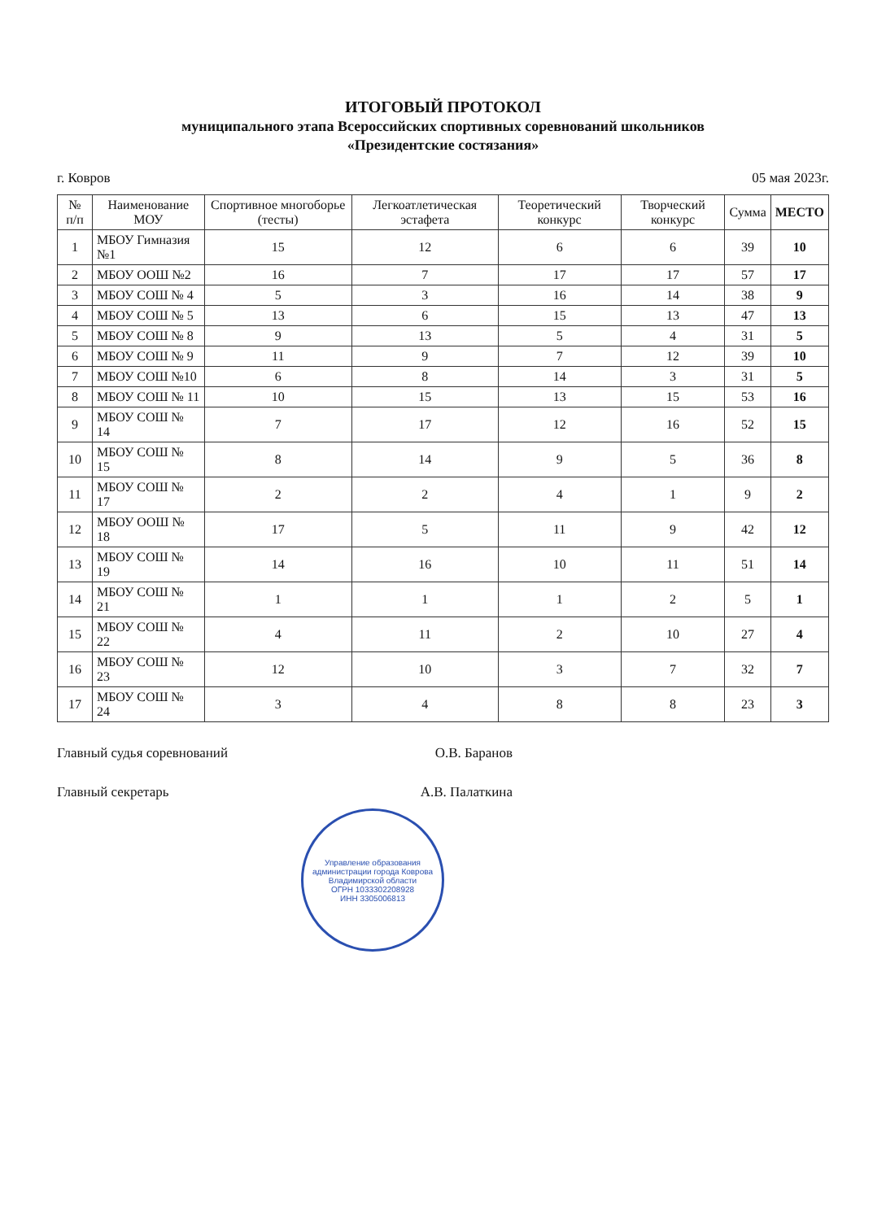ИТОГОВЫЙ ПРОТОКОЛ
муниципального этапа Всероссийских спортивных соревнований школьников
«Президентские состязания»
г. Ковров 05 мая 2023г.
| № п/п | Наименование МОУ | Спортивное многоборье (тесты) | Легкоатлетическая эстафета | Теоретический конкурс | Творческий конкурс | Сумма | МЕСТО |
| --- | --- | --- | --- | --- | --- | --- | --- |
| 1 | МБОУ Гимназия №1 | 15 | 12 | 6 | 6 | 39 | 10 |
| 2 | МБОУ ООШ №2 | 16 | 7 | 17 | 17 | 57 | 17 |
| 3 | МБОУ СОШ № 4 | 5 | 3 | 16 | 14 | 38 | 9 |
| 4 | МБОУ СОШ № 5 | 13 | 6 | 15 | 13 | 47 | 13 |
| 5 | МБОУ СОШ № 8 | 9 | 13 | 5 | 4 | 31 | 5 |
| 6 | МБОУ СОШ № 9 | 11 | 9 | 7 | 12 | 39 | 10 |
| 7 | МБОУ СОШ №10 | 6 | 8 | 14 | 3 | 31 | 5 |
| 8 | МБОУ СОШ № 11 | 10 | 15 | 13 | 15 | 53 | 16 |
| 9 | МБОУ СОШ № 14 | 7 | 17 | 12 | 16 | 52 | 15 |
| 10 | МБОУ СОШ № 15 | 8 | 14 | 9 | 5 | 36 | 8 |
| 11 | МБОУ СОШ № 17 | 2 | 2 | 4 | 1 | 9 | 2 |
| 12 | МБОУ ООШ № 18 | 17 | 5 | 11 | 9 | 42 | 12 |
| 13 | МБОУ СОШ № 19 | 14 | 16 | 10 | 11 | 51 | 14 |
| 14 | МБОУ СОШ № 21 | 1 | 1 | 1 | 2 | 5 | 1 |
| 15 | МБОУ СОШ № 22 | 4 | 11 | 2 | 10 | 27 | 4 |
| 16 | МБОУ СОШ № 23 | 12 | 10 | 3 | 7 | 32 | 7 |
| 17 | МБОУ СОШ № 24 | 3 | 4 | 8 | 8 | 23 | 3 |
Главный судья соревнований О.В. Баранов
Главный секретарь А.В. Палаткина
Управление образования администрации города Коврова Владимирской области
ОГРН 1033302208928
ИНН 3305006813